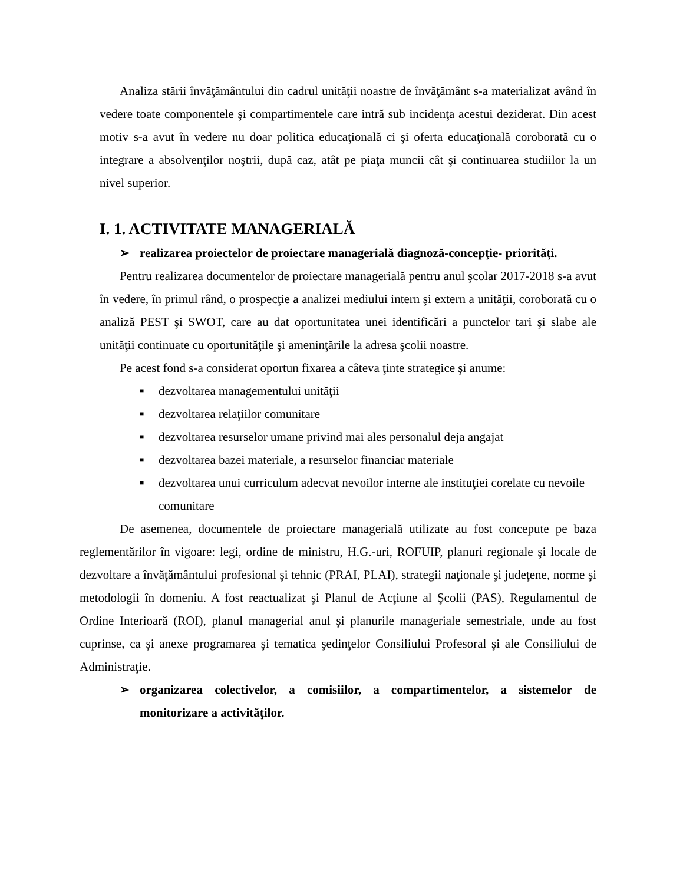Analiza stării învăţământului din cadrul unităţii noastre de învăţământ s-a materializat având în vedere toate componentele şi compartimentele care intră sub incidenţa acestui deziderat. Din acest motiv s-a avut în vedere nu doar politica educaţională ci şi oferta educaţională coroborată cu o integrare a absolvenţilor noştrii, după caz, atât pe piaţa muncii cât şi continuarea studiilor la un nivel superior.
I. 1. ACTIVITATE MANAGERIALĂ
➢ realizarea proiectelor de proiectare managerială diagnoză-concepţie- priorităţi.
Pentru realizarea documentelor de proiectare managerială pentru anul şcolar 2017-2018 s-a avut în vedere, în primul rând, o prospecţie a analizei mediului intern şi extern a unităţii, coroborată cu o analiză PEST şi SWOT, care au dat oportunitatea unei identificări a punctelor tari şi slabe ale unităţii continuate cu oportunităţile şi ameninţările la adresa şcolii noastre.
Pe acest fond s-a considerat oportun fixarea a câteva ţinte strategice şi anume:
■ dezvoltarea managementului unităţii
■ dezvoltarea relaţiilor comunitare
■ dezvoltarea resurselor umane privind mai ales personalul deja angajat
■ dezvoltarea bazei materiale, a resurselor financiar materiale
■ dezvoltarea unui curriculum adecvat nevoilor interne ale instituţiei corelate cu nevoile
comunitare
De asemenea, documentele de proiectare managerială utilizate au fost concepute pe baza reglementărilor în vigoare: legi, ordine de ministru, H.G.-uri, ROFUIP, planuri regionale şi locale de dezvoltare a învăţământului profesional şi tehnic (PRAI, PLAI), strategii naţionale şi judeţene, norme şi metodologii în domeniu. A fost reactualizat şi Planul de Acţiune al Şcolii (PAS), Regulamentul de Ordine Interioară (ROI), planul managerial anul şi planurile manageriale semestriale, unde au fost cuprinse, ca şi anexe programarea şi tematica şedinţelor Consiliului Profesoral şi ale Consiliului de Administraţie.
➢ organizarea colectivelor, a comisiilor, a compartimentelor, a sistemelor de monitorizare a activităţilor.